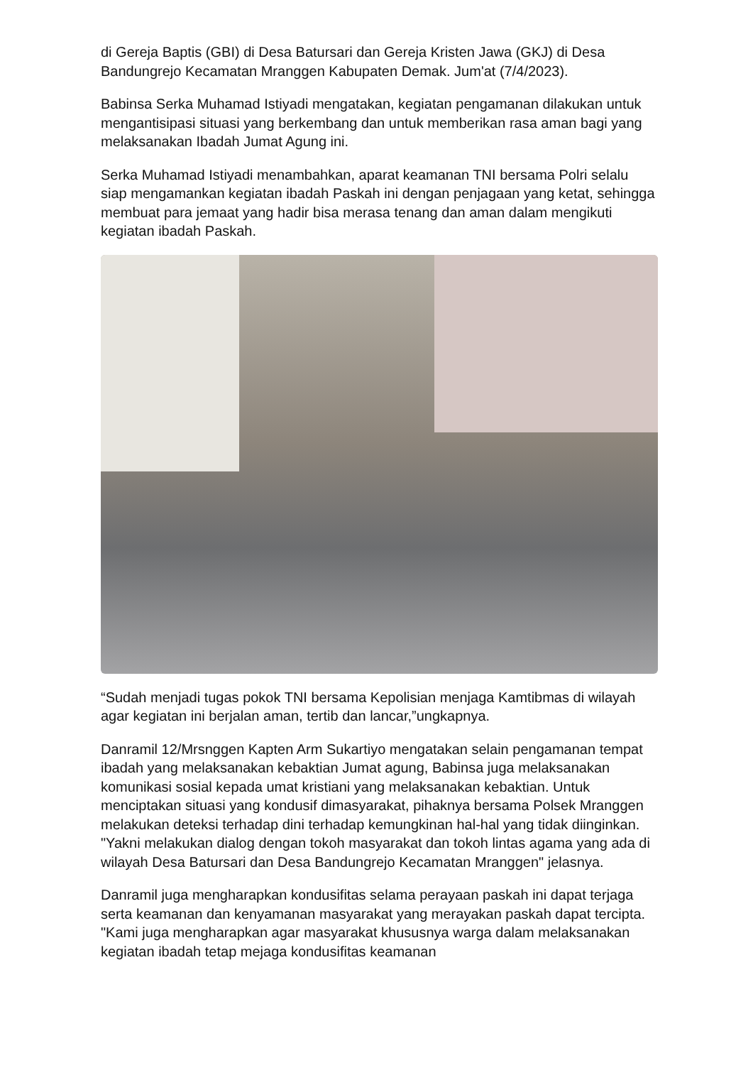di Gereja Baptis (GBI) di Desa Batursari dan Gereja Kristen Jawa (GKJ) di Desa Bandungrejo Kecamatan Mranggen Kabupaten Demak. Jum'at (7/4/2023).
Babinsa Serka Muhamad Istiyadi mengatakan, kegiatan pengamanan dilakukan untuk mengantisipasi situasi yang berkembang dan untuk memberikan rasa aman bagi yang melaksanakan Ibadah Jumat Agung ini.
Serka Muhamad Istiyadi menambahkan, aparat keamanan TNI bersama Polri selalu siap mengamankan kegiatan ibadah Paskah ini dengan penjagaan yang ketat, sehingga membuat para jemaat yang hadir bisa merasa tenang dan aman dalam mengikuti kegiatan ibadah Paskah.
“Sudah menjadi tugas pokok TNI bersama Kepolisian menjaga Kamtibmas di wilayah agar kegiatan ini berjalan aman, tertib dan lancar,”ungkapnya.
Danramil 12/Mrsnggen Kapten Arm Sukartiyo mengatakan selain pengamanan tempat ibadah yang melaksanakan kebaktian Jumat agung, Babinsa juga melaksanakan komunikasi sosial kepada umat kristiani yang melaksanakan kebaktian. Untuk menciptakan situasi yang kondusif dimasyarakat, pihaknya bersama Polsek Mranggen melakukan deteksi terhadap dini terhadap kemungkinan hal-hal yang tidak diinginkan. "Yakni melakukan dialog dengan tokoh masyarakat dan tokoh lintas agama yang ada di wilayah Desa Batursari dan Desa Bandungrejo Kecamatan Mranggen" jelasnya.
Danramil juga mengharapkan kondusifitas selama perayaan paskah ini dapat terjaga serta keamanan dan kenyamanan masyarakat yang merayakan paskah dapat tercipta. "Kami juga mengharapkan agar masyarakat khususnya warga dalam melaksanakan kegiatan ibadah tetap mejaga kondusifitas keamanan